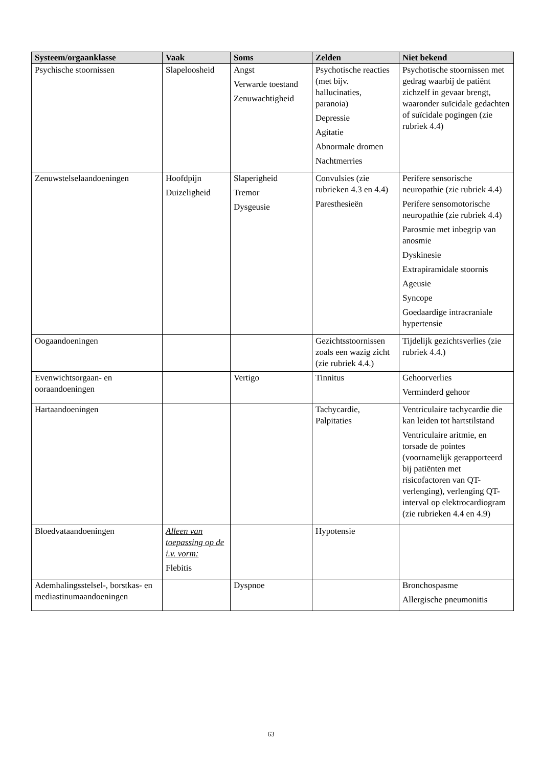| Systeem/orgaanklasse | Vaak | Soms | Zelden | Niet bekend |
| --- | --- | --- | --- | --- |
| Psychische stoornissen | Slapeloosheid | Angst Verwarde toestand Zenuwachtigheid | Psychotische reacties (met bijv. hallucinaties, paranoia) Depressie Agitatie Abnormale dromen Nachtmerries | Psychotische stoornissen met gedrag waarbij de patiënt zichzelf in gevaar brengt, waaronder suïcidale gedachten of suïcidale pogingen (zie rubriek 4.4) |
| Zenuwstelselaandoeningen | Hoofdpijn Duizeligheid | Slaperigheid Tremor Dysgeusie | Convulsies (zie rubrieken 4.3 en 4.4) Paresthesieën | Perifere sensorische neuropathie (zie rubriek 4.4) Perifere sensomotorische neuropathie (zie rubriek 4.4) Parosmie met inbegrip van anosmie Dyskinesie Extrapiramidale stoornis Ageusie Syncope Goedaardige intracraniale hypertensie |
| Oogaandoeningen | | | Gezichtsstoornissen zoals een wazig zicht (zie rubriek 4.4.) | Tijdelijk gezichtsverlies (zie rubriek 4.4.) |
| Evenwichtsorgaan- en ooraandoeningen | | Vertigo | Tinnitus | Gehoorverlies Verminderd gehoor |
| Hartaandoeningen | | | Tachycardie, Palpitaties | Ventriculaire tachycardie die kan leiden tot hartstilstand Ventriculaire aritmie, en torsade de pointes (voornamelijk gerapporteerd bij patiënten met risicofactoren van QT-verlenging), verlenging QT-interval op elektrocardiogram (zie rubrieken 4.4 en 4.9) |
| Bloedvataandoeningen | Alleen van toepassing op de i.v. vorm: Flebitis | | Hypotensie | |
| Ademhalingsstelsel-, borstkas- en mediastinumaandoeningen | | Dyspnoe | | Bronchospasme Allergische pneumonitis |
63